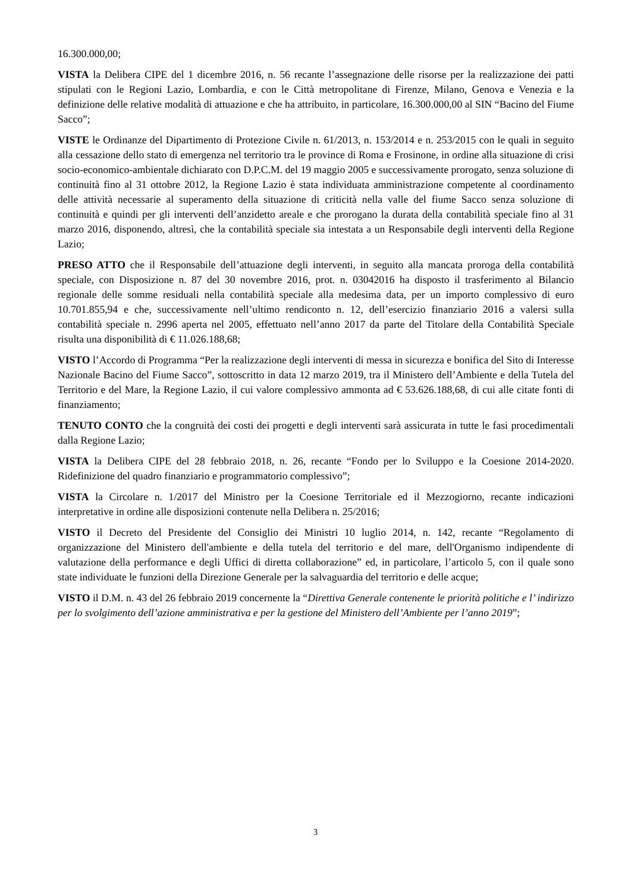16.300.000,00;
VISTA la Delibera CIPE del 1 dicembre 2016, n. 56 recante l’assegnazione delle risorse per la realizzazione dei patti stipulati con le Regioni Lazio, Lombardia, e con le Città metropolitane di Firenze, Milano, Genova e Venezia e la definizione delle relative modalità di attuazione e che ha attribuito, in particolare, 16.300.000,00 al SIN “Bacino del Fiume Sacco”;
VISTE le Ordinanze del Dipartimento di Protezione Civile n. 61/2013, n. 153/2014 e n. 253/2015 con le quali in seguito alla cessazione dello stato di emergenza nel territorio tra le province di Roma e Frosinone, in ordine alla situazione di crisi socio-economico-ambientale dichiarato con D.P.C.M. del 19 maggio 2005 e successivamente prorogato, senza soluzione di continuità fino al 31 ottobre 2012, la Regione Lazio è stata individuata amministrazione competente al coordinamento delle attività necessarie al superamento della situazione di criticità nella valle del fiume Sacco senza soluzione di continuità e quindi per gli interventi dell’anzidetto areale e che prorogano la durata della contabilità speciale fino al 31 marzo 2016, disponendo, altresì, che la contabilità speciale sia intestata a un Responsabile degli interventi della Regione Lazio;
PRESO ATTO che il Responsabile dell’attuazione degli interventi, in seguito alla mancata proroga della contabilità speciale, con Disposizione n. 87 del 30 novembre 2016, prot. n. 03042016 ha disposto il trasferimento al Bilancio regionale delle somme residuali nella contabilità speciale alla medesima data, per un importo complessivo di euro 10.701.855,94 e che, successivamente nell’ultimo rendiconto n. 12, dell’esercizio finanziario 2016 a valersi sulla contabilità speciale n. 2996 aperta nel 2005, effettuato nell’anno 2017 da parte del Titolare della Contabilità Speciale risulta una disponibilità di € 11.026.188,68;
VISTO l’Accordo di Programma “Per la realizzazione degli interventi di messa in sicurezza e bonifica del Sito di Interesse Nazionale Bacino del Fiume Sacco”, sottoscritto in data 12 marzo 2019, tra il Ministero dell’Ambiente e della Tutela del Territorio e del Mare, la Regione Lazio, il cui valore complessivo ammonta ad € 53.626.188,68, di cui alle citate fonti di finanziamento;
TENUTO CONTO che la congruità dei costi dei progetti e degli interventi sarà assicurata in tutte le fasi procedimentali dalla Regione Lazio;
VISTA la Delibera CIPE del 28 febbraio 2018, n. 26, recante “Fondo per lo Sviluppo e la Coesione 2014-2020. Ridefinizione del quadro finanziario e programmatorio complessivo”;
VISTA la Circolare n. 1/2017 del Ministro per la Coesione Territoriale ed il Mezzogiorno, recante indicazioni interpretative in ordine alle disposizioni contenute nella Delibera n. 25/2016;
VISTO il Decreto del Presidente del Consiglio dei Ministri 10 luglio 2014, n. 142, recante “Regolamento di organizzazione del Ministero dell'ambiente e della tutela del territorio e del mare, dell'Organismo indipendente di valutazione della performance e degli Uffici di diretta collaborazione” ed, in particolare, l’articolo 5, con il quale sono state individuate le funzioni della Direzione Generale per la salvaguardia del territorio e delle acque;
VISTO il D.M. n. 43 del 26 febbraio 2019 concernente la “Direttiva Generale contenente le priorità politiche e l’ indirizzo per lo svolgimento dell’azione amministrativa e per la gestione del Ministero dell’Ambiente per l’anno 2019”;
3